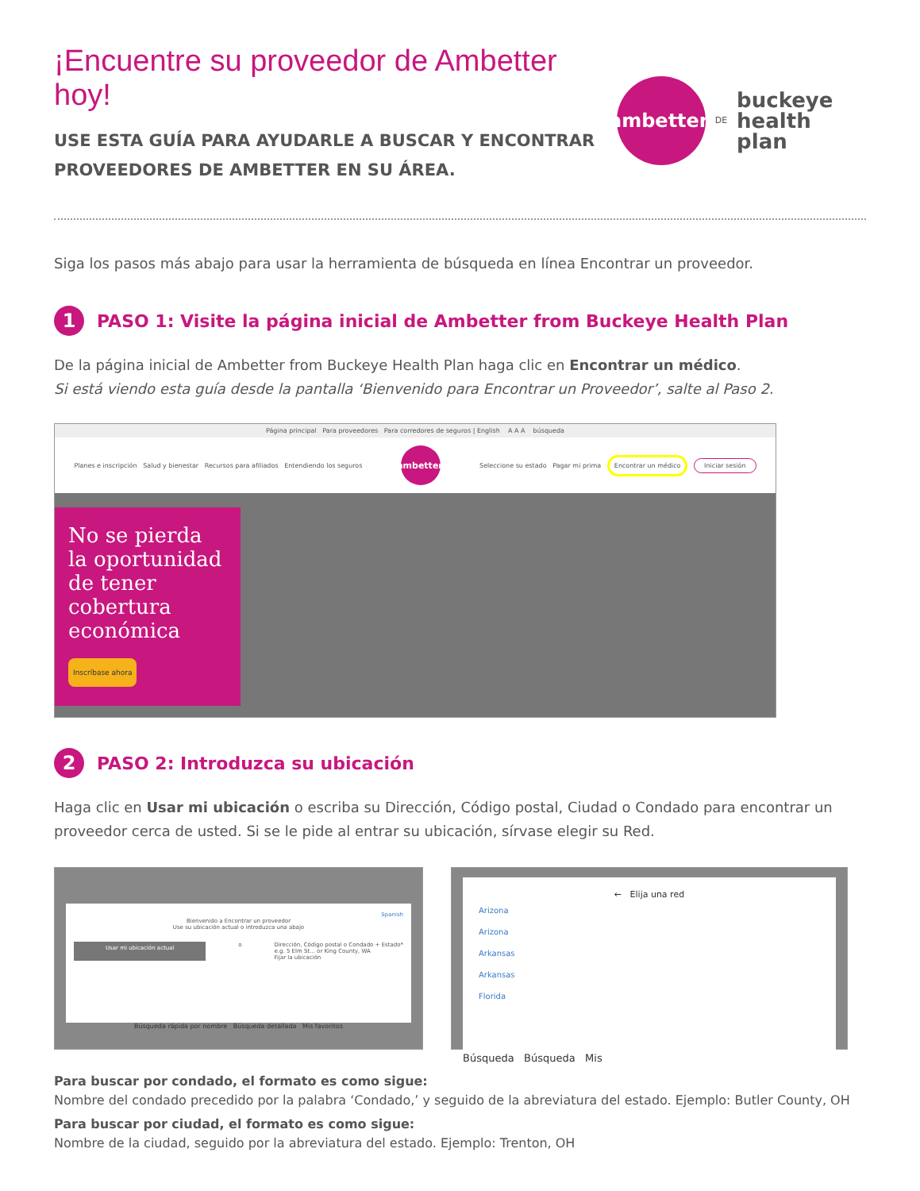¡Encuentre su proveedor de Ambetter hoy!
USE ESTA GUÍA PARA AYUDARLE A BUSCAR Y ENCONTRAR
PROVEEDORES DE AMBETTER EN SU ÁREA.
ambetter.
DE
buckeye
health plan
Siga los pasos más abajo para usar la herramienta de búsqueda en línea Encontrar un proveedor.
1
PASO 1: Visite la página inicial de Ambetter from Buckeye Health Plan
De la página inicial de Ambetter from Buckeye Health Plan haga clic en Encontrar un médico.
Si está viendo esta guía desde la pantalla ‘Bienvenido para Encontrar un Proveedor’, salte al Paso 2.
Página principal Para proveedores Para corredores de seguros | English A A A búsqueda
Planes e inscripción Salud y bienestar Recursos para afiliados Entendiendo los seguros ambetter. Seleccione su estado Pagar mi prima Encontrar un médico Iniciar sesión
No se pierda la oportunidad de tener cobertura económica
Inscríbase ahora
2
PASO 2: Introduzca su ubicación
Haga clic en Usar mi ubicación o escriba su Dirección, Código postal, Ciudad o Condado para encontrar un proveedor cerca de usted. Si se le pide al entrar su ubicación, sírvase elegir su Red.
Spanish
Bienvenido a Encontrar un proveedor
Use su ubicación actual o introduzca una abajo
Usar mi ubicación actual o Dirección, Código postal o Condado + Estado*
e.g. 5 Elm St... or King County, WA
Fijar la ubicación
Búsqueda rápida por nombre Búsqueda detallada Mis favoritos
← Elija una red
Arizona
Arizona
Arkansas
Arkansas
Florida
Búsqueda Búsqueda Mis
Para buscar por condado, el formato es como sigue:
Nombre del condado precedido por la palabra ‘Condado,’ y seguido de la abreviatura del estado. Ejemplo: Butler County, OH
Para buscar por ciudad, el formato es como sigue:
Nombre de la ciudad, seguido por la abreviatura del estado. Ejemplo: Trenton, OH